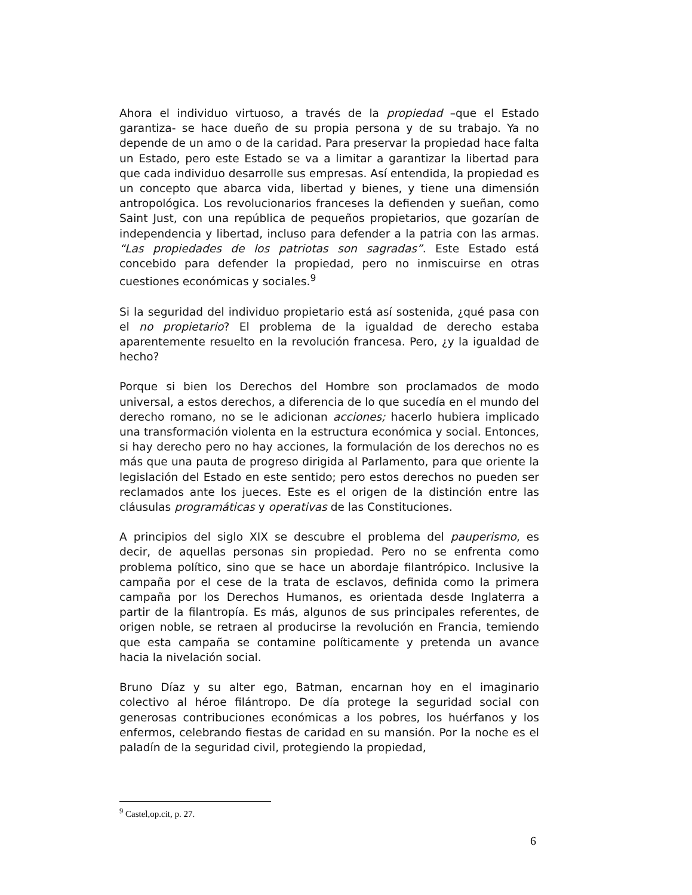Ahora el individuo virtuoso, a través de la propiedad –que el Estado garantiza- se hace dueño de su propia persona y de su trabajo. Ya no depende de un amo o de la caridad. Para preservar la propiedad hace falta un Estado, pero este Estado se va a limitar a garantizar la libertad para que cada individuo desarrolle sus empresas. Así entendida, la propiedad es un concepto que abarca vida, libertad y bienes, y tiene una dimensión antropológica. Los revolucionarios franceses la defienden y sueñan, como Saint Just, con una república de pequeños propietarios, que gozarían de independencia y libertad, incluso para defender a la patria con las armas. “Las propiedades de los patriotas son sagradas”. Este Estado está concebido para defender la propiedad, pero no inmiscuirse en otras cuestiones económicas y sociales.<sup>9</sup>
Si la seguridad del individuo propietario está así sostenida, ¿qué pasa con el no propietario? El problema de la igualdad de derecho estaba aparentemente resuelto en la revolución francesa. Pero, ¿y la igualdad de hecho?
Porque si bien los Derechos del Hombre son proclamados de modo universal, a estos derechos, a diferencia de lo que sucedía en el mundo del derecho romano, no se le adicionan acciones; hacerlo hubiera implicado una transformación violenta en la estructura económica y social. Entonces, si hay derecho pero no hay acciones, la formulación de los derechos no es más que una pauta de progreso dirigida al Parlamento, para que oriente la legislación del Estado en este sentido; pero estos derechos no pueden ser reclamados ante los jueces. Este es el origen de la distinción entre las cláusulas programáticas y operativas de las Constituciones.
A principios del siglo XIX se descubre el problema del pauperismo, es decir, de aquellas personas sin propiedad. Pero no se enfrenta como problema político, sino que se hace un abordaje filantrópico. Inclusive la campaña por el cese de la trata de esclavos, definida como la primera campaña por los Derechos Humanos, es orientada desde Inglaterra a partir de la filantropía. Es más, algunos de sus principales referentes, de origen noble, se retraen al producirse la revolución en Francia, temiendo que esta campaña se contamine políticamente y pretenda un avance hacia la nivelación social.
Bruno Díaz y su alter ego, Batman, encarnan hoy en el imaginario colectivo al héroe filántropo. De día protege la seguridad social con generosas contribuciones económicas a los pobres, los huérfanos y los enfermos, celebrando fiestas de caridad en su mansión. Por la noche es el paladín de la seguridad civil, protegiendo la propiedad,
<sup>9</sup> Castel,op.cit, p. 27.
6